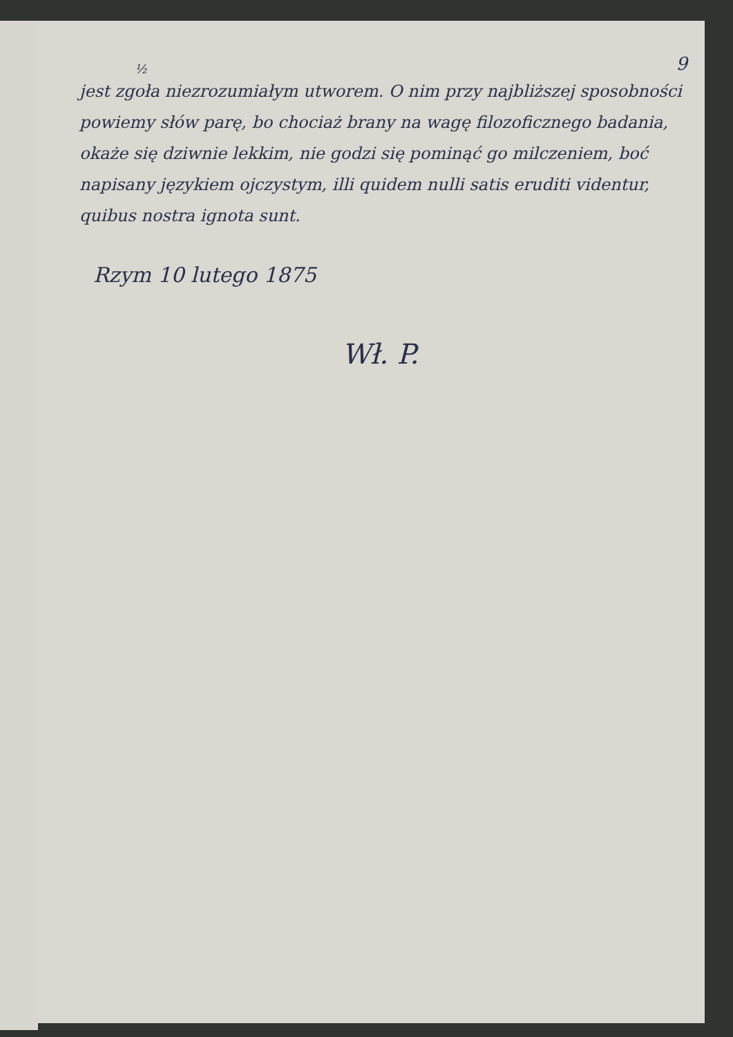9
½
jest zgoła niezrozumiałym utworem. O nim przy najbliższej sposobności powiemy słów parę, bo chociaż brany na wagę filozoficznego badania, okaże się dziwnie lekkim, nie godzi się pominąć go milczeniem, boć napisany językiem ojczystym, illi quidem nulli satis eruditi videntur, quibus nostra ignota sunt.
Rzym 10 lutego 1875
Wł. P.